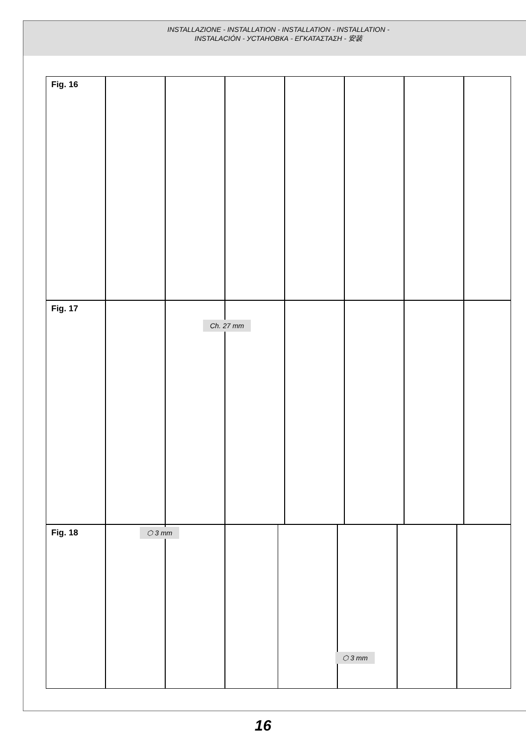INSTALLAZIONE - INSTALLATION - INSTALLATION - INSTALLATION -
INSTALACIÓN - УСТАНОВКА - ΕΓΚΑΤΑΣΤΑΣΗ - 安装
Fig. 16
Fig. 17
Ch. 27 mm
Fig. 18 ⬡ 3 mm ⬡ 3 mm
16